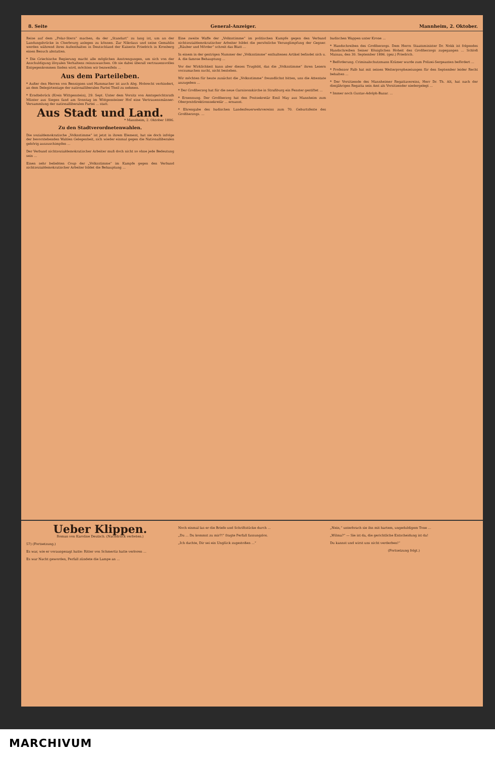8. Seite General-Anzeiger. Mannheim, 2. Oktober.
Reise auf dem „Polar-Stern“ machen, da der „Standart“ zu lang ist, um an der Landungsbrücke in Cherbourg anlegen zu können. Zar Nikolaus und seine Gemahlin werden während ihres Aufenthaltes in Deutschland der Kaiserin Friedrich in Kronberg einen Besuch abstatten.
* Die Griechische Regierung macht alle möglichen Anstrengungen, um sich von der Anschuldigung illoyalen Verhaltens reinzuwaschen. Ob sie dabei überall vertrauensvolles Entgegenkommen finden wird, möchten wir bezweifeln ...
Aus dem Parteileben.
* Außer den Herren von Bennigsen und Hammacher ist auch Abg. Hobrecht verhindert, an dem Delegirtentage der nationalliberalen Partei Theil zu nehmen.
* Erndtebrück (Kreis Wittgenstein), 29. Sept. Unter dem Vorsitz von Amtsgerichtsrath Münter aus Siegen fand am Sonntag im Wittgensteiner Hof eine Vertrauensmänner-Versammlung der nationalliberalen Partei ... statt.
Aus Stadt und Land.
* Mannheim, 2. Oktober 1896.
Zu den Stadtverordnetenwahlen.
Die sozialdemokratische „Volksstimme“ ist jetzt in ihrem Element, hat sie doch infolge der bevorstehenden Wahlen Gelegenheit, sich wieder einmal gegen die Nationalliberalen gehörig auszuschimpfen ...
Der Verband nichtsozialdemokratischer Arbeiter muß doch nicht so ohne jede Bedeutung sein ...
Einen sehr beliebten Coup der „Volksstimme“ im Kampfe gegen den Verband nichtsozialdemokratischer Arbeiter bildet die Behauptung ...
Eine zweite Waffe der „Volksstimme“ im politischen Kampfe gegen den Verband nichtsozialdemokratischer Arbeiter bildet die persönliche Verunglimpfung der Gegner. „Räuber und Mörder“ schreit das Blatt ...
In einem in der gestrigen Nummer der „Volksstimme“ enthaltenen Artikel befindet sich u. A. die famose Behauptung ...
Vor der Wirklichkeit kann aber dieses Trugbild, das die „Volksstimme“ ihren Lesern vorzumachen sucht, nicht bestehen.
Wir möchten für heute zunächst die „Volksstimme“ freundlichst bitten, uns die Attentate anzugeben ...
* Der Großherzog hat für die neue Garnisonskirche in Straßburg ein Fenster gestiftet ...
* Ernennung. Der Großherzog hat den Postsekretär Emil May aus Mannheim zum Oberpostdirektionssekretär ... ernannt.
* Ehrengabe des badischen Landesfeuerwehrvereins zum 70. Geburtsfeste des Großherzogs. ...
badischen Wappen unter Krone ...
* Handschreiben des Großherzogs. Dem Herrn Staatsminister Dr. Nokk ist folgendes Handschreiben Seiner Königlichen Hoheit des Großherzogs zugegangen ... Schloß Mainau, den 30. September 1896. (gez.) Friedrich.
* Beförderung. Criminalschutzmann Krämer wurde zum Polizei-Sergeanten befördert ...
* Professor Falb hat mit seinen Wetterprophezeiungen für den September leider Recht behalten ...
* Der Vorsitzende des Mannheimer Regattavereins, Herr Dr. Th. Alt, hat nach der diesjährigen Regatta sein Amt als Vorsitzender niedergelegt ...
* Immer noch Gustav-Adolph-Bazar. ...
Ueber Klippen.
Roman von Karoline Deutsch. (Nachdruck verboten.)
57) (Fortsetzung.)
Es war, wie er vorausgesagt hatte: Ritter von Schmertiz hatte verloren ...
Es war Nacht geworden, Perfall zündete die Lampe an ...
Noch einmal las er die Briefe und Schriftstücke durch ...
„Du ... Du kommst zu mir?!“ fragte Perfall fassungslos.
„Ich dachte, Dir sei ein Unglück zugestoßen ...“
„Nein,“ unterbrach sie ihn mit hartem, ungeduldigem Tone ...
„Wilma?“ — Sie ist da, die gerichtliche Entscheidung ist da!
Du kannst und wirst uns nicht verderben!“
(Fortsetzung folgt.)
MARCHIVUM